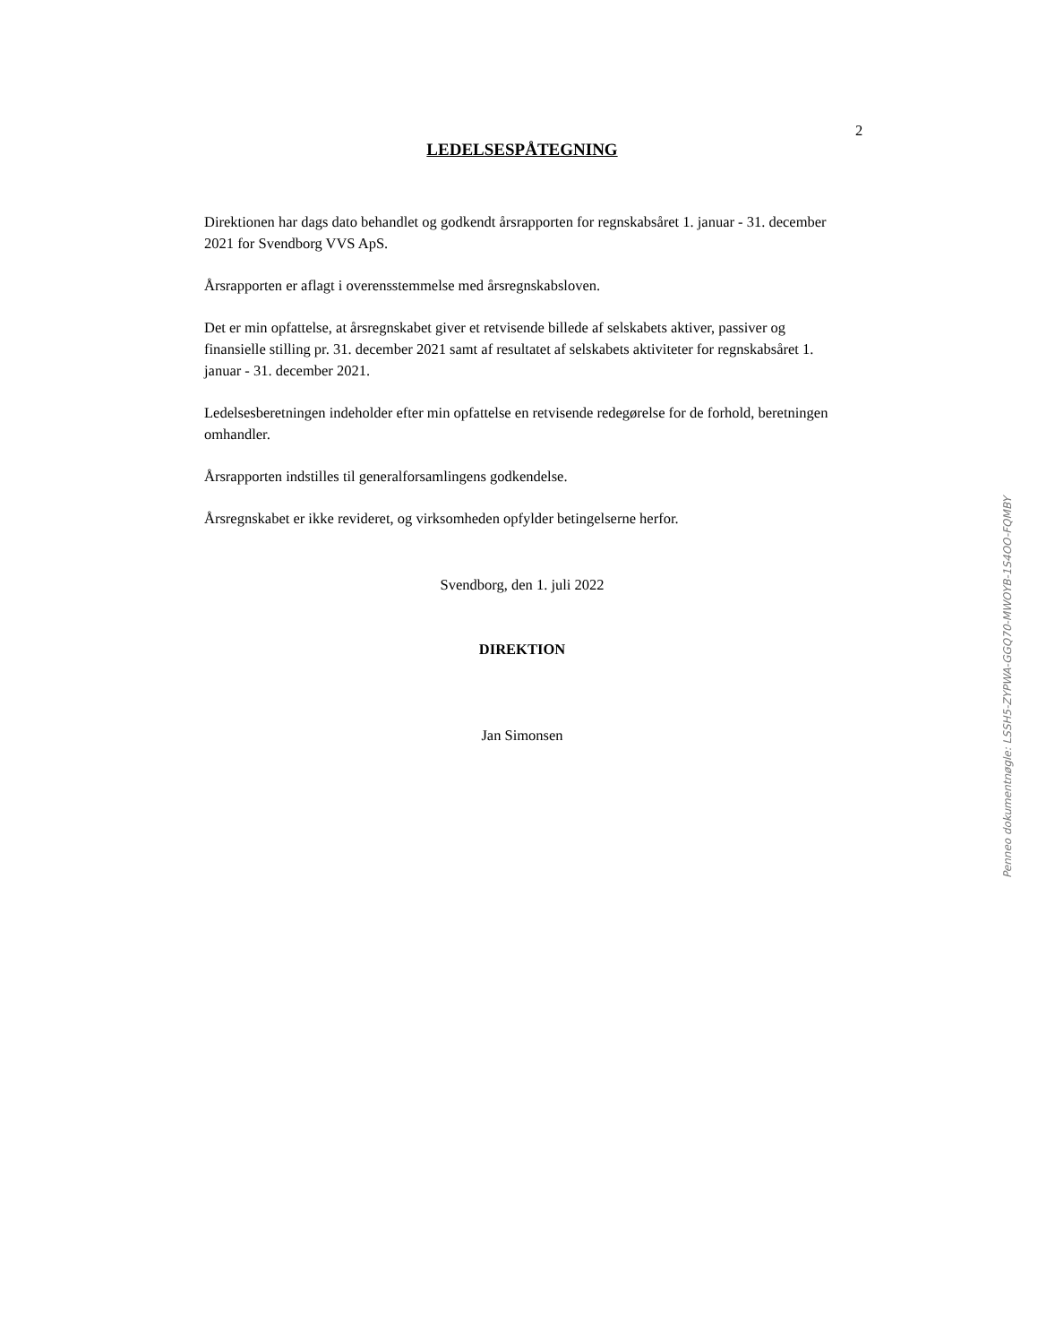2
LEDELSESPÅTEGNING
Direktionen har dags dato behandlet og godkendt årsrapporten for regnskabsåret 1. januar - 31. december 2021 for Svendborg VVS ApS.
Årsrapporten er aflagt i overensstemmelse med årsregnskabsloven.
Det er min opfattelse, at årsregnskabet giver et retvisende billede af selskabets aktiver, passiver og finansielle stilling pr. 31. december 2021 samt af resultatet af selskabets aktiviteter for regnskabsåret 1. januar - 31. december 2021.
Ledelsesberetningen indeholder efter min opfattelse en retvisende redegørelse for de forhold, beretningen omhandler.
Årsrapporten indstilles til generalforsamlingens godkendelse.
Årsregnskabet er ikke revideret, og virksomheden opfylder betingelserne herfor.
Svendborg, den 1. juli 2022
DIREKTION
Jan Simonsen
Penneo dokumentnøgle: LSSH5-ZYPWA-GGQ70-MWOYB-1S4OO-FQMBY